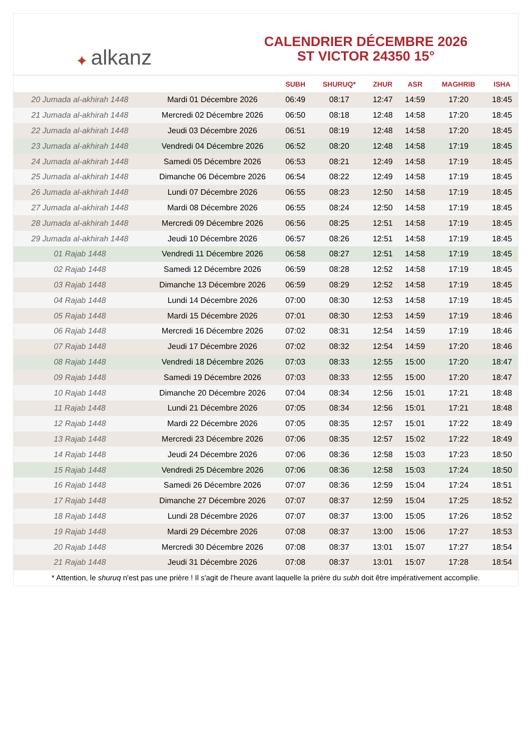✦ alkanz
CALENDRIER DÉCEMBRE 2026
ST VICTOR 24350 15°
| | | SUBH | SHURUQ* | ZHUR | ASR | MAGHRIB | ISHA |
| --- | --- | --- | --- | --- | --- | --- | --- |
| 20 Jumada al-akhirah 1448 | Mardi 01 Décembre 2026 | 06:49 | 08:17 | 12:47 | 14:59 | 17:20 | 18:45 |
| 21 Jumada al-akhirah 1448 | Mercredi 02 Décembre 2026 | 06:50 | 08:18 | 12:48 | 14:58 | 17:20 | 18:45 |
| 22 Jumada al-akhirah 1448 | Jeudi 03 Décembre 2026 | 06:51 | 08:19 | 12:48 | 14:58 | 17:20 | 18:45 |
| 23 Jumada al-akhirah 1448 | Vendredi 04 Décembre 2026 | 06:52 | 08:20 | 12:48 | 14:58 | 17:19 | 18:45 |
| 24 Jumada al-akhirah 1448 | Samedi 05 Décembre 2026 | 06:53 | 08:21 | 12:49 | 14:58 | 17:19 | 18:45 |
| 25 Jumada al-akhirah 1448 | Dimanche 06 Décembre 2026 | 06:54 | 08:22 | 12:49 | 14:58 | 17:19 | 18:45 |
| 26 Jumada al-akhirah 1448 | Lundi 07 Décembre 2026 | 06:55 | 08:23 | 12:50 | 14:58 | 17:19 | 18:45 |
| 27 Jumada al-akhirah 1448 | Mardi 08 Décembre 2026 | 06:55 | 08:24 | 12:50 | 14:58 | 17:19 | 18:45 |
| 28 Jumada al-akhirah 1448 | Mercredi 09 Décembre 2026 | 06:56 | 08:25 | 12:51 | 14:58 | 17:19 | 18:45 |
| 29 Jumada al-akhirah 1448 | Jeudi 10 Décembre 2026 | 06:57 | 08:26 | 12:51 | 14:58 | 17:19 | 18:45 |
| 01 Rajab 1448 | Vendredi 11 Décembre 2026 | 06:58 | 08:27 | 12:51 | 14:58 | 17:19 | 18:45 |
| 02 Rajab 1448 | Samedi 12 Décembre 2026 | 06:59 | 08:28 | 12:52 | 14:58 | 17:19 | 18:45 |
| 03 Rajab 1448 | Dimanche 13 Décembre 2026 | 06:59 | 08:29 | 12:52 | 14:58 | 17:19 | 18:45 |
| 04 Rajab 1448 | Lundi 14 Décembre 2026 | 07:00 | 08:30 | 12:53 | 14:58 | 17:19 | 18:45 |
| 05 Rajab 1448 | Mardi 15 Décembre 2026 | 07:01 | 08:30 | 12:53 | 14:59 | 17:19 | 18:46 |
| 06 Rajab 1448 | Mercredi 16 Décembre 2026 | 07:02 | 08:31 | 12:54 | 14:59 | 17:19 | 18:46 |
| 07 Rajab 1448 | Jeudi 17 Décembre 2026 | 07:02 | 08:32 | 12:54 | 14:59 | 17:20 | 18:46 |
| 08 Rajab 1448 | Vendredi 18 Décembre 2026 | 07:03 | 08:33 | 12:55 | 15:00 | 17:20 | 18:47 |
| 09 Rajab 1448 | Samedi 19 Décembre 2026 | 07:03 | 08:33 | 12:55 | 15:00 | 17:20 | 18:47 |
| 10 Rajab 1448 | Dimanche 20 Décembre 2026 | 07:04 | 08:34 | 12:56 | 15:01 | 17:21 | 18:48 |
| 11 Rajab 1448 | Lundi 21 Décembre 2026 | 07:05 | 08:34 | 12:56 | 15:01 | 17:21 | 18:48 |
| 12 Rajab 1448 | Mardi 22 Décembre 2026 | 07:05 | 08:35 | 12:57 | 15:01 | 17:22 | 18:49 |
| 13 Rajab 1448 | Mercredi 23 Décembre 2026 | 07:06 | 08:35 | 12:57 | 15:02 | 17:22 | 18:49 |
| 14 Rajab 1448 | Jeudi 24 Décembre 2026 | 07:06 | 08:36 | 12:58 | 15:03 | 17:23 | 18:50 |
| 15 Rajab 1448 | Vendredi 25 Décembre 2026 | 07:06 | 08:36 | 12:58 | 15:03 | 17:24 | 18:50 |
| 16 Rajab 1448 | Samedi 26 Décembre 2026 | 07:07 | 08:36 | 12:59 | 15:04 | 17:24 | 18:51 |
| 17 Rajab 1448 | Dimanche 27 Décembre 2026 | 07:07 | 08:37 | 12:59 | 15:04 | 17:25 | 18:52 |
| 18 Rajab 1448 | Lundi 28 Décembre 2026 | 07:07 | 08:37 | 13:00 | 15:05 | 17:26 | 18:52 |
| 19 Rajab 1448 | Mardi 29 Décembre 2026 | 07:08 | 08:37 | 13:00 | 15:06 | 17:27 | 18:53 |
| 20 Rajab 1448 | Mercredi 30 Décembre 2026 | 07:08 | 08:37 | 13:01 | 15:07 | 17:27 | 18:54 |
| 21 Rajab 1448 | Jeudi 31 Décembre 2026 | 07:08 | 08:37 | 13:01 | 15:07 | 17:28 | 18:54 |
* Attention, le shuruq n'est pas une prière ! Il s'agit de l'heure avant laquelle la prière du subh doit être impérativement accomplie.